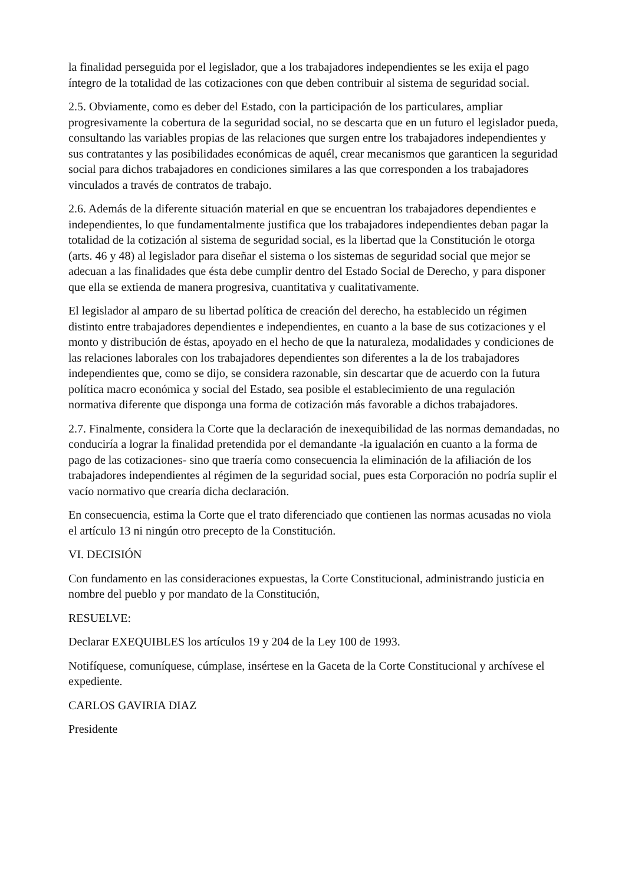la finalidad perseguida por el legislador, que a los trabajadores independientes se les exija el pago íntegro de la totalidad de las cotizaciones con que deben contribuir al sistema de seguridad social.
2.5. Obviamente, como es deber del Estado, con la participación de los particulares, ampliar progresivamente la cobertura de la seguridad social, no se descarta que en un futuro el legislador pueda, consultando las variables propias de las relaciones que surgen entre los trabajadores independientes y sus contratantes y las posibilidades económicas de aquél, crear mecanismos que garanticen la seguridad social para dichos trabajadores en condiciones similares a las que corresponden a los trabajadores vinculados a través de contratos de trabajo.
2.6. Además de la diferente situación material en que se encuentran los trabajadores dependientes e independientes, lo que fundamentalmente justifica que los trabajadores independientes deban pagar la totalidad de la cotización al sistema de seguridad social, es la libertad que la Constitución le otorga (arts. 46 y 48) al legislador para diseñar el sistema o los sistemas de seguridad social que mejor se adecuan a las finalidades que ésta debe cumplir dentro del Estado Social de Derecho, y para disponer que ella se extienda de manera progresiva, cuantitativa y cualitativamente.
El legislador al amparo de su libertad política de creación del derecho, ha establecido un régimen distinto entre trabajadores dependientes e independientes, en cuanto a la base de sus cotizaciones y el monto y distribución de éstas, apoyado en el hecho de que la naturaleza, modalidades y condiciones de las relaciones laborales con los trabajadores dependientes son diferentes a la de los trabajadores independientes que, como se dijo, se considera razonable, sin descartar que de acuerdo con la futura política macro económica y social del Estado, sea posible el establecimiento de una regulación normativa diferente que disponga una forma de cotización más favorable a dichos trabajadores.
2.7. Finalmente, considera la Corte que la declaración de inexequibilidad de las normas demandadas, no conduciría a lograr la finalidad pretendida por el demandante -la igualación en cuanto a la forma de pago de las cotizaciones- sino que traería como consecuencia la eliminación de la afiliación de los trabajadores independientes al régimen de la seguridad social, pues esta Corporación no podría suplir el vacío normativo que crearía dicha declaración.
En consecuencia, estima la Corte que el trato diferenciado que contienen las normas acusadas no viola el artículo 13 ni ningún otro precepto de la Constitución.
VI. DECISIÓN
Con fundamento en las consideraciones expuestas, la Corte Constitucional, administrando justicia en nombre del pueblo y por mandato de la Constitución,
RESUELVE:
Declarar EXEQUIBLES los artículos 19 y 204 de la Ley 100 de 1993.
Notifíquese, comuníquese, cúmplase, insértese en la Gaceta de la Corte Constitucional y archívese el expediente.
CARLOS GAVIRIA DIAZ
Presidente